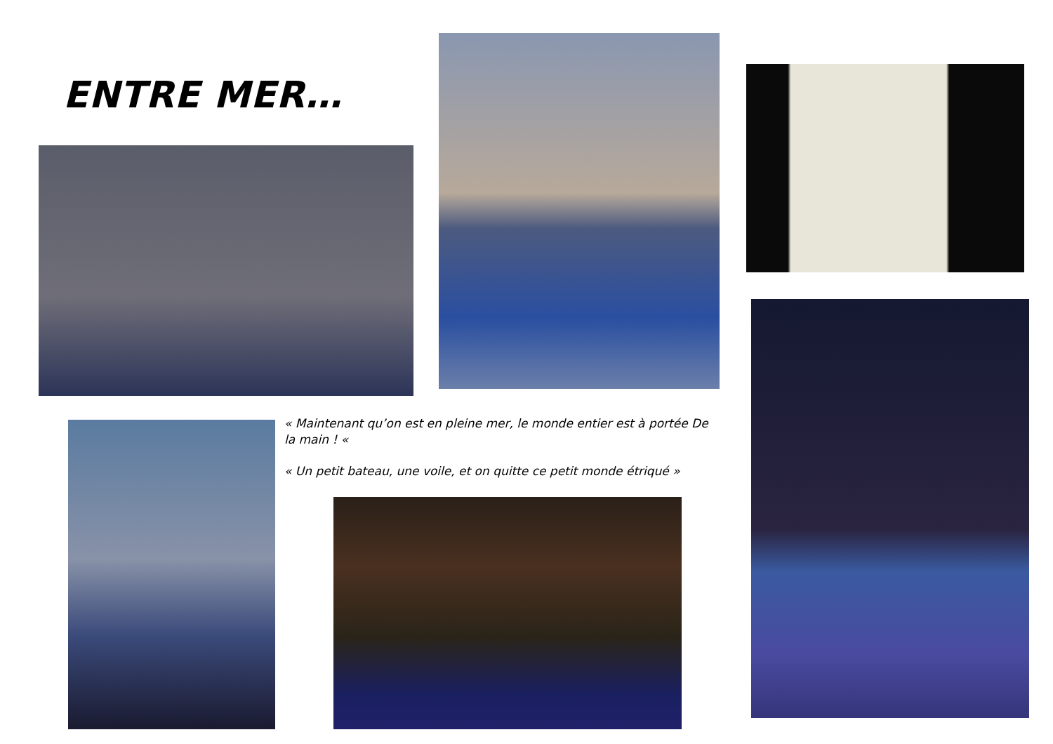ENTRE MER…
« Maintenant qu’on est en pleine mer, le monde entier est à portée De la main ! «
« Un petit bateau, une voile, et on quitte ce petit monde étriqué »